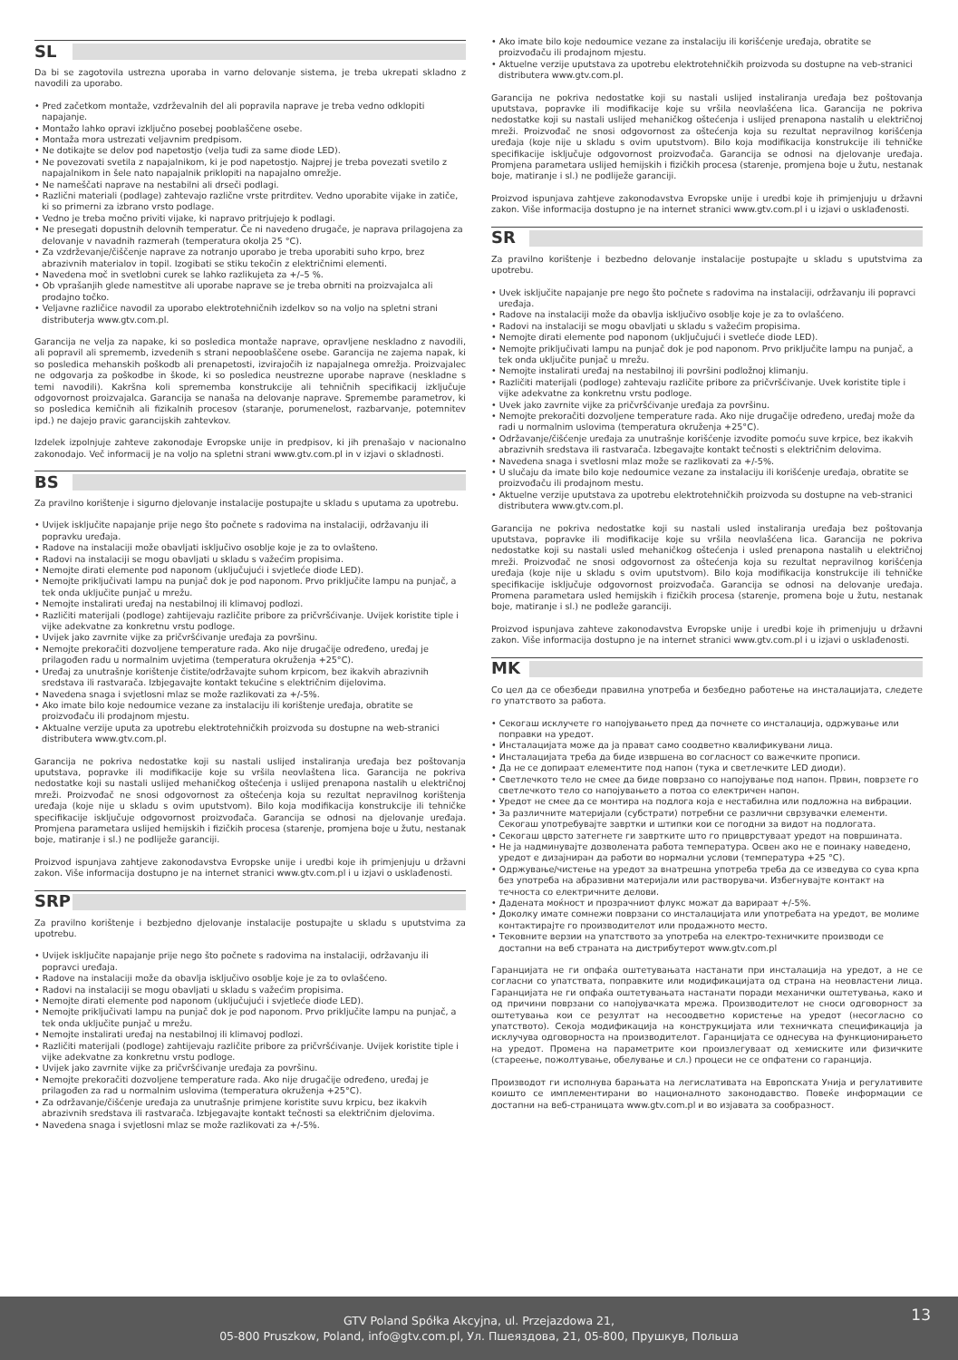SL
Da bi se zagotovila ustrezna uporaba in varno delovanje sistema, je treba ukrepati skladno z navodili za uporabo.
• Pred začetkom montaže, vzdrževalnih del ali popravila naprave je treba vedno odklopiti napajanje.
• Montažo lahko opravi izključno posebej pooblaščene osebe.
• Montaža mora ustrezati veljavnim predpisom.
• Ne dotikajte se delov pod napetostjo (velja tudi za same diode LED).
• Ne povezovati svetila z napajalnikom, ki je pod napetostjo. Najprej je treba povezati svetilo z napajalnikom in šele nato napajalnik priklopiti na napajalno omrežje.
• Ne nameščati naprave na nestabilni ali drseči podlagi.
• Različni materiali (podlage) zahtevajo različne vrste pritrditev. Vedno uporabite vijake in zatiče, ki so primerni za izbrano vrsto podlage.
• Vedno je treba močno priviti vijake, ki napravo pritrjujejo k podlagi.
• Ne presegati dopustnih delovnih temperatur. Če ni navedeno drugače, je naprava prilagojena za delovanje v navadnih razmerah (temperatura okolja 25 °C).
• Za vzdrževanje/čiščenje naprave za notranjo uporabo je treba uporabiti suho krpo, brez abrazivnih materialov in topil. Izogibati se stiku tekočin z električnimi elementi.
• Navedena moč in svetlobni curek se lahko razlikujeta za +/–5 %.
• Ob vprašanjih glede namestitve ali uporabe naprave se je treba obrniti na proizvajalca ali prodajno točko.
• Veljavne različice navodil za uporabo elektrotehničnih izdelkov so na voljo na spletni strani distributerja www.gtv.com.pl.
Garancija ne velja za napake, ki so posledica montaže naprave, opravljene neskladno z navodili, ali popravil ali sprememb, izvedenih s strani nepooblaščene osebe. Garancija ne zajema napak, ki so posledica mehanskih poškodb ali prenapetosti, izvirajočih iz napajalnega omrežja. Proizvajalec ne odgovarja za poškodbe in škode, ki so posledica neustrezne uporabe naprave (neskladne s temi navodili). Kakršna koli sprememba konstrukcije ali tehničnih specifikacij izključuje odgovornost proizvajalca. Garancija se nanaša na delovanje naprave. Spremembe parametrov, ki so posledica kemičnih ali fizikalnih procesov (staranje, porumenelost, razbarvanje, potemnitev ipd.) ne dajejo pravic garancijskih zahtevkov.
Izdelek izpolnjuje zahteve zakonodaje Evropske unije in predpisov, ki jih prenašajo v nacionalno zakonodajo. Več informacij je na voljo na spletni strani www.gtv.com.pl in v izjavi o skladnosti.
BS
Za pravilno korištenje i sigurno djelovanje instalacije postupajte u skladu s uputama za upotrebu.
• Uvijek isključite napajanje prije nego što počnete s radovima na instalaciji, održavanju ili popravku uređaja.
• Radove na instalaciji može obavljati isključivo osoblje koje je za to ovlašteno.
• Radovi na instalaciji se mogu obavljati u skladu s važećim propisima.
• Nemojte dirati elemente pod naponom (uključujući i svjetleće diode LED).
• Nemojte priključivati lampu na punjač dok je pod naponom. Prvo priključite lampu na punjač, a tek onda uključite punjač u mrežu.
• Nemojte instalirati uređaj na nestabilnoj ili klimavoj podlozi.
• Različiti materijali (podloge) zahtijevaju različite pribore za pričvršćivanje. Uvijek koristite tiple i vijke adekvatne za konkretnu vrstu podloge.
• Uvijek jako zavrnite vijke za pričvršćivanje uređaja za površinu.
• Nemojte prekoračiti dozvoljene temperature rada. Ako nije drugačije određeno, uređaj je prilagođen radu u normalnim uvjetima (temperatura okruženja +25°C).
• Uređaj za unutrašnje korištenje čistite/održavajte suhom krpicom, bez ikakvih abrazivnih sredstava ili rastvarača. Izbjegavajte kontakt tekućine s električnim dijelovima.
• Navedena snaga i svjetlosni mlaz se može razlikovati za +/-5%.
• Ako imate bilo koje nedoumice vezane za instalaciju ili korištenje uređaja, obratite se proizvođaču ili prodajnom mjestu.
• Aktualne verzije uputa za upotrebu elektrotehničkih proizvoda su dostupne na web-stranici distributera www.gtv.com.pl.
Garancija ne pokriva nedostatke koji su nastali uslijed instaliranja uređaja bez poštovanja uputstava, popravke ili modifikacije koje su vršila neovlaštena lica. Garancija ne pokriva nedostatke koji su nastali uslijed mehaničkog oštećenja i uslijed prenapona nastalih u električnoj mreži. Proizvođač ne snosi odgovornost za oštećenja koja su rezultat nepravilnog korištenja uređaja (koje nije u skladu s ovim uputstvom). Bilo koja modifikacija konstrukcije ili tehničke specifikacije isključuje odgovornost proizvođača. Garancija se odnosi na djelovanje uređaja. Promjena parametara uslijed hemijskih i fizičkih procesa (starenje, promjena boje u žutu, nestanak boje, matiranje i sl.) ne podliježe garanciji.
Proizvod ispunjava zahtjeve zakonodavstva Evropske unije i uredbi koje ih primjenjuju u državni zakon. Više informacija dostupno je na internet stranici www.gtv.com.pl i u izjavi o usklađenosti.
SRP
Za pravilno korištenje i bezbjedno djelovanje instalacije postupajte u skladu s uputstvima za upotrebu.
• Uvijek isključite napajanje prije nego što počnete s radovima na instalaciji, održavanju ili popravci uređaja.
• Radove na instalaciji može da obavlja isključivo osoblje koje je za to ovlašćeno.
• Radovi na instalaciji se mogu obavljati u skladu s važećim propisima.
• Nemojte dirati elemente pod naponom (uključujući i svjetleće diode LED).
• Nemojte priključivati lampu na punjač dok je pod naponom. Prvo priključite lampu na punjač, a tek onda uključite punjač u mrežu.
• Nemojte instalirati uređaj na nestabilnoj ili klimavoj podlozi.
• Različiti materijali (podloge) zahtijevaju različite pribore za pričvršćivanje. Uvijek koristite tiple i vijke adekvatne za konkretnu vrstu podloge.
• Uvijek jako zavrnite vijke za pričvršćivanje uređaja za površinu.
• Nemojte prekoračiti dozvoljene temperature rada. Ako nije drugačije određeno, uređaj je prilagođen za rad u normalnim uslovima (temperatura okruženja +25°C).
• Za održavanje/čišćenje uređaja za unutrašnje primjene koristite suvu krpicu, bez ikakvih abrazivnih sredstava ili rastvarača. Izbjegavajte kontakt tečnosti sa električnim djelovima.
• Navedena snaga i svjetlosni mlaz se može razlikovati za +/-5%.
• Ako imate bilo koje nedoumice vezane za instalaciju ili korišćenje uređaja, obratite se proizvođaču ili prodajnom mjestu.
• Aktuelne verzije uputstava za upotrebu elektrotehničkih proizvoda su dostupne na veb-stranici distributera www.gtv.com.pl.
Garancija ne pokriva nedostatke koji su nastali uslijed instaliranja uređaja bez poštovanja uputstava, popravke ili modifikacije koje su vršila neovlašćena lica. Garancija ne pokriva nedostatke koji su nastali uslijed mehaničkog oštećenja i uslijed prenapona nastalih u električnoj mreži. Proizvođač ne snosi odgovornost za oštećenja koja su rezultat nepravilnog korišćenja uređaja (koje nije u skladu s ovim uputstvom). Bilo koja modifikacija konstrukcije ili tehničke specifikacije isključuje odgovornost proizvođača. Garancija se odnosi na djelovanje uređaja. Promjena parametara uslijed hemijskih i fizičkih procesa (starenje, promjena boje u žutu, nestanak boje, matiranje i sl.) ne podliježe garanciji.
Proizvod ispunjava zahtjeve zakonodavstva Evropske unije i uredbi koje ih primjenjuju u državni zakon. Više informacija dostupno je na internet stranici www.gtv.com.pl i u izjavi o usklađenosti.
SR
Za pravilno korištenje i bezbedno delovanje instalacije postupajte u skladu s uputstvima za upotrebu.
• Uvek isključite napajanje pre nego što počnete s radovima na instalaciji, održavanju ili popravci uređaja.
• Radove na instalaciji može da obavlja isključivo osoblje koje je za to ovlašćeno.
• Radovi na instalaciji se mogu obavljati u skladu s važećim propisima.
• Nemojte dirati elemente pod naponom (uključujući i svetleće diode LED).
• Nemojte priključivati lampu na punjač dok je pod naponom. Prvo priključite lampu na punjač, a tek onda uključite punjač u mrežu.
• Nemojte instalirati uređaj na nestabilnoj ili površini podložnoj klimanju.
• Različiti materijali (podloge) zahtevaju različite pribore za pričvršćivanje. Uvek koristite tiple i vijke adekvatne za konkretnu vrstu podloge.
• Uvek jako zavrnite vijke za pričvršćivanje uređaja za površinu.
• Nemojte prekoračiti dozvoljene temperature rada. Ako nije drugačije određeno, uređaj može da radi u normalnim uslovima (temperatura okruženja +25°C).
• Održavanje/čišćenje uređaja za unutrašnje korišćenje izvodite pomoću suve krpice, bez ikakvih abrazivnih sredstava ili rastvarača. Izbegavajte kontakt tečnosti s električnim delovima.
• Navedena snaga i svetlosni mlaz može se razlikovati za +/-5%.
• U slučaju da imate bilo koje nedoumice vezane za instalaciju ili korišćenje uređaja, obratite se proizvođaču ili prodajnom mestu.
• Aktuelne verzije uputstava za upotrebu elektrotehničkih proizvoda su dostupne na veb-stranici distributera www.gtv.com.pl.
Garancija ne pokriva nedostatke koji su nastali usled instaliranja uređaja bez poštovanja uputstava, popravke ili modifikacije koje su vršila neovlašćena lica. Garancija ne pokriva nedostatke koji su nastali usled mehaničkog oštećenja i usled prenapona nastalih u električnoj mreži. Proizvođač ne snosi odgovornost za oštećenja koja su rezultat nepravilnog korišćenja uređaja (koje nije u skladu s ovim uputstvom). Bilo koja modifikacija konstrukcije ili tehničke specifikacije isključuje odgovornost proizvođača. Garancija se odnosi na delovanje uređaja. Promena parametara usled hemijskih i fizičkih procesa (starenje, promena boje u žutu, nestanak boje, matiranje i sl.) ne podleže garanciji.
Proizvod ispunjava zahteve zakonodavstva Evropske unije i uredbi koje ih primenjuju u državni zakon. Više informacija dostupno je na internet stranici www.gtv.com.pl i u izjavi o usklađenosti.
MK
Со цел да се обезбеди правилна употреба и безбедно работење на инсталацијата, следете го упатството за работа.
• Секогаш исклучете го напојувањето пред да почнете со инсталација, одржување или поправки на уредот.
• Инсталацијата може да ја прават само соодветно квалификувани лица.
• Инсталацијата треба да биде извршена во согласност со важечките прописи.
• Да не се допираат елементите под напон (тука и светлечките LED диоди).
• Светлечкото тело не смее да биде поврзано со напојувањe под напон. Првин, поврзете го светлечкото тело со напојувањето а потоа со електричен напон.
• Уредот не смее да се монтира на подлога која е нестабилна или подложна на вибрации.
• За различните материјали (субстрати) потребни се различни сврзувачки елементи. Секогаш употребувајте завртки и штипки кои се погодни за видот на подлогата.
• Секогаш цврсто затегнете ги завртките што го прицврстуваат уредот на површината.
• Не ја надминувајте дозволената работа температура. Освен ако не е поинаку наведено, уредот е дизајниран да работи во нормални услови (температура +25 °C).
• Одржување/чистење на уредот за внатрешна употреба треба да се изведува со сува крпа без употреба на абразивни материјали или растворувачи. Избегнувајте контакт на течноста со електричните делови.
• Дадената моќност и прозрачниот флукс можат да варираат +/-5%.
• Доколку имате сомнежи поврзани со инсталацијата или употребата на уредот, ве молиме контактирајте го производителот или продажното место.
• Тековните верзии на упатството за употреба на електро-техничките производи се достапни на веб страната на дистрибутерот www.gtv.com.pl
Гаранцијата не ги опфаќа оштетувањата настанати при инсталација на уредот, а не се согласни со упатствата, поправките или модификацијата од страна на неовластени лица. Гаранцијата не ги опфаќа оштетувањата настанати поради механички оштетувања, како и од причини поврзани со напојувачката мрежа. Производителот не сноси одговорност за оштетувања кои се резултат на несоодветно користење на уредот (несогласно со упатството). Секоја модификација на конструкцијата или техничката спецификација ја исклучува одговорноста на производителот. Гаранцијата се однесува на функционирањето на уредот. Промена на параметрите кои произлегуваат од хемиските или физичките (стареење, пожолтување, обелување и сл.) процеси не се опфатени со гаранција.
Производот ги исполнува барањата на легислативата на Европската Унија и регулативите коишто се имплементирани во националното законодавство. Повеќе информации се достапни на веб-страницата www.gtv.com.pl и во изјавата за сообразност.
GTV Poland Spółka Akcyjna, ul. Przejazdowa 21,
05-800 Pruszkow, Poland, info@gtv.com.pl, Ул. Пшеяздова, 21, 05-800, Прушкув, Польша
13